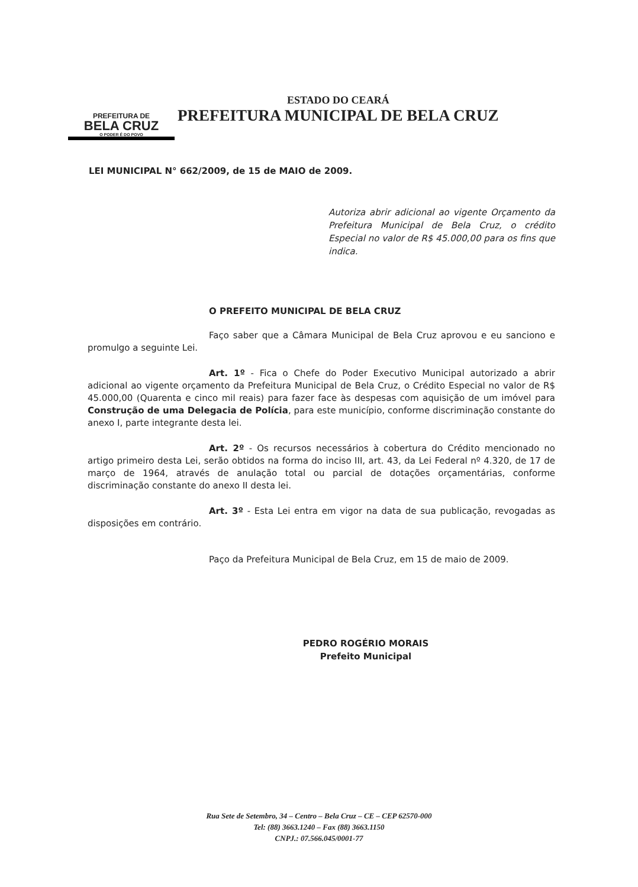PREFEITURA DE
BELA CRUZ
O PODER É DO POVO
ESTADO DO CEARÁ
PREFEITURA MUNICIPAL DE BELA CRUZ
LEI MUNICIPAL N° 662/2009, de 15 de MAIO de 2009.
Autoriza abrir adicional ao vigente Orçamento da Prefeitura Municipal de Bela Cruz, o crédito Especial no valor de R$ 45.000,00 para os fins que indica.
O PREFEITO MUNICIPAL DE BELA CRUZ
Faço saber que a Câmara Municipal de Bela Cruz aprovou e eu sanciono e promulgo a seguinte Lei.
Art. 1º - Fica o Chefe do Poder Executivo Municipal autorizado a abrir adicional ao vigente orçamento da Prefeitura Municipal de Bela Cruz, o Crédito Especial no valor de R$ 45.000,00 (Quarenta e cinco mil reais) para fazer face às despesas com aquisição de um imóvel para Construção de uma Delegacia de Polícia, para este município, conforme discriminação constante do anexo I, parte integrante desta lei.
Art. 2º - Os recursos necessários à cobertura do Crédito mencionado no artigo primeiro desta Lei, serão obtidos na forma do inciso III, art. 43, da Lei Federal nº 4.320, de 17 de março de 1964, através de anulação total ou parcial de dotações orçamentárias, conforme discriminação constante do anexo II desta lei.
Art. 3º - Esta Lei entra em vigor na data de sua publicação, revogadas as disposições em contrário.
Paço da Prefeitura Municipal de Bela Cruz, em 15 de maio de 2009.
PEDRO ROGÉRIO MORAIS
Prefeito Municipal
Rua Sete de Setembro, 34 – Centro – Bela Cruz – CE – CEP 62570-000
Tel: (88) 3663.1240 – Fax (88) 3663.1150
CNPJ.: 07.566.045/0001-77